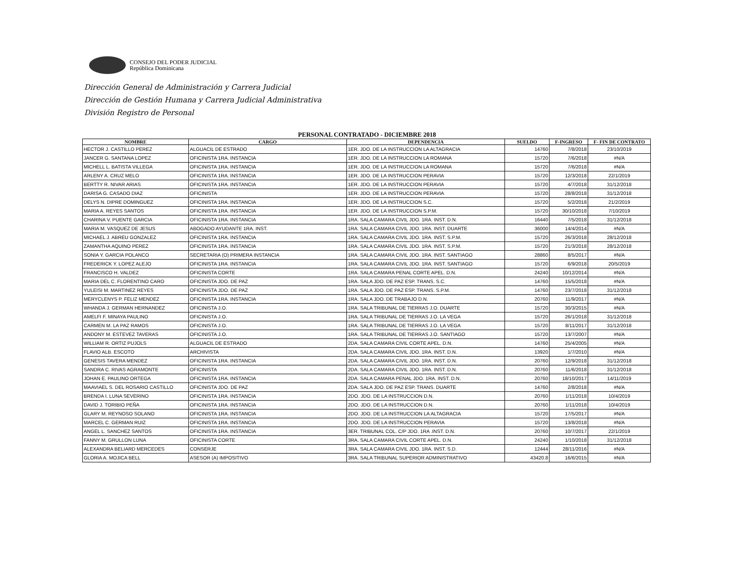CONSEJO DEL PODER JUDICIAL
República Dominicana
Dirección General de Administración y Carrera Judicial
Dirección de Gestión Humana y Carrera Judicial Administrativa
División Registro de Personal
PERSONAL CONTRATADO - DICIEMBRE 2018
| NOMBRE | CARGO | DEPENDENCIA | SUELDO | F-INGRESO | F- FIN DE CONTRATO |
| --- | --- | --- | --- | --- | --- |
| HECTOR J. CASTILLO PEREZ | ALGUACIL DE ESTRADO | 1ER. JDO. DE LA INSTRUCCION LA ALTAGRACIA | 14760 | 7/8/2018 | 23/10/2019 |
| JANCER G. SANTANA LOPEZ | OFICINISTA 1RA. INSTANCIA | 1ER. JDO. DE LA INSTRUCCION LA ROMANA | 15720 | 7/6/2018 | #N/A |
| MICHELL L. BATISTA VILLEGA | OFICINISTA 1RA. INSTANCIA | 1ER. JDO. DE LA INSTRUCCION LA ROMANA | 15720 | 7/6/2018 | #N/A |
| ARLENY A. CRUZ MELO | OFICINISTA 1RA. INSTANCIA | 1ER. JDO. DE LA INSTRUCCION PERAVIA | 15720 | 12/3/2018 | 22/1/2019 |
| BERTTY R. NIVAR ARIAS | OFICINISTA 1RA. INSTANCIA | 1ER. JDO. DE LA INSTRUCCION PERAVIA | 15720 | 4/7/2018 | 31/12/2018 |
| DARISA G. CASADO DIAZ | OFICINISTA | 1ER. JDO. DE LA INSTRUCCION PERAVIA | 15720 | 28/8/2018 | 31/12/2018 |
| DELYS N. DIPRE DOMINGUEZ | OFICINISTA 1RA. INSTANCIA | 1ER. JDO. DE LA INSTRUCCION S.C. | 15720 | 5/2/2018 | 21/2/2019 |
| MARIA A. REYES SANTOS | OFICINISTA 1RA. INSTANCIA | 1ER. JDO. DE LA INSTRUCCION S.P.M. | 15720 | 30/10/2018 | 7/10/2019 |
| CHARINA V. PUENTE GARCIA | OFICINISTA 1RA. INSTANCIA | 1RA. SALA CAMARA CIVIL JDO. 1RA. INST. D.N. | 16440 | 7/5/2018 | 31/12/2018 |
| MARIA M. VASQUEZ DE JESUS | ABOGADO AYUDANTE 1RA. INST. | 1RA. SALA CAMARA CIVIL JDO. 1RA. INST. DUARTE | 36000 | 14/4/2014 | #N/A |
| MICHAEL J. ABREU GONZALEZ | OFICINISTA 1RA. INSTANCIA | 1RA. SALA CAMARA CIVIL JDO. 1RA. INST. S.P.M. | 15720 | 26/3/2018 | 28/12/2018 |
| ZAMANTHA AQUINO PEREZ | OFICINISTA 1RA. INSTANCIA | 1RA. SALA CAMARA CIVIL JDO. 1RA. INST. S.P.M. | 15720 | 21/3/2018 | 28/12/2018 |
| SONIA Y. GARCIA POLANCO | SECRETARIA (O) PRIMERA INSTANCIA | 1RA. SALA CAMARA CIVIL JDO. 1RA. INST. SANTIAGO | 28860 | 8/5/2017 | #N/A |
| FREDERICK Y. LOPEZ ALEJO | OFICINISTA 1RA. INSTANCIA | 1RA. SALA CAMARA CIVIL JDO. 1RA. INST. SANTIAGO | 15720 | 6/9/2018 | 20/5/2019 |
| FRANCISCO H. VALDEZ | OFICINISTA CORTE | 1RA. SALA CAMARA PENAL CORTE APEL. D.N. | 24240 | 10/12/2014 | #N/A |
| MARIA DEL C. FLORENTINO CARO | OFICINISTA JDO. DE PAZ | 1RA. SALA JDO. DE PAZ ESP. TRANS. S.C. | 14760 | 15/5/2018 | #N/A |
| YULEISI M. MARTINEZ REYES | OFICINISTA JDO. DE PAZ | 1RA. SALA JDO. DE PAZ ESP. TRANS. S.P.M. | 14760 | 23/7/2018 | 31/12/2018 |
| MERYCLENYS P. FELIZ MENDEZ | OFICINISTA 1RA. INSTANCIA | 1RA. SALA JDO. DE TRABAJO D.N. | 20760 | 11/9/2017 | #N/A |
| WHANDA J. GERMAN HERNANDEZ | OFICINISTA J.O. | 1RA. SALA TRIBUNAL DE TIERRAS J.O. DUARTE | 15720 | 30/3/2015 | #N/A |
| AMELFI F. MINAYA PAULINO | OFICINISTA J.O. | 1RA. SALA TRIBUNAL DE TIERRAS J.O. LA VEGA | 15720 | 26/1/2018 | 31/12/2018 |
| CARMEN M. LA PAZ RAMOS | OFICINISTA J.O. | 1RA. SALA TRIBUNAL DE TIERRAS J.O. LA VEGA | 15720 | 8/11/2017 | 31/12/2018 |
| ANDONY M. ESTEVEZ TAVERAS | OFICINISTA J.O. | 1RA. SALA TRIBUNAL DE TIERRAS J.O. SANTIAGO | 15720 | 13/7/2007 | #N/A |
| WILLIAM R. ORTIZ PUJOLS | ALGUACIL DE ESTRADO | 2DA. SALA CAMARA CIVIL CORTE APEL. D.N. | 14760 | 25/4/2005 | #N/A |
| FLAVIO ALB. ESCOTO | ARCHIVISTA | 2DA. SALA CAMARA CIVIL JDO. 1RA. INST. D.N. | 13920 | 1/7/2010 | #N/A |
| GENESIS TAVERA MENDEZ | OFICINISTA 1RA. INSTANCIA | 2DA. SALA CAMARA CIVIL JDO. 1RA. INST. D.N. | 20760 | 12/9/2018 | 31/12/2018 |
| SANDRA C. RIVAS AGRAMONTE | OFICINISTA | 2DA. SALA CAMARA CIVIL JDO. 1RA. INST. D.N. | 20760 | 11/6/2018 | 31/12/2018 |
| JOHAN E. PAULINO ORTEGA | OFICINISTA 1RA. INSTANCIA | 2DA. SALA CAMARA PENAL JDO. 1RA. INST. D.N. | 20760 | 18/10/2017 | 14/11/2019 |
| MAAVIAEL S. DEL ROSARIO CASTILLO | OFICINISTA JDO. DE PAZ | 2DA. SALA JDO. DE PAZ ESP. TRANS. DUARTE | 14760 | 2/8/2018 | #N/A |
| BRENDA I. LUNA SEVERINO | OFICINISTA 1RA. INSTANCIA | 2DO. JDO. DE LA INSTRUCCION D.N. | 20760 | 1/11/2018 | 10/4/2019 |
| DAVID J. TORIBIO PEÑA | OFICINISTA 1RA. INSTANCIA | 2DO. JDO. DE LA INSTRUCCION D.N. | 20760 | 1/11/2018 | 10/4/2019 |
| GLARY M. REYNOSO SOLANO | OFICINISTA 1RA. INSTANCIA | 2DO. JDO. DE LA INSTRUCCION LA ALTAGRACIA | 15720 | 17/5/2017 | #N/A |
| MARCEL C. GERMAN RUIZ | OFICINISTA 1RA. INSTANCIA | 2DO. JDO. DE LA INSTRUCCION PERAVIA | 15720 | 13/8/2018 | #N/A |
| ANGEL L. SANCHEZ SANTOS | OFICINISTA 1RA. INSTANCIA | 3ER. TRIBUNAL COL. C/P JDO. 1RA .INST. D.N. | 20760 | 10/7/2017 | 22/1/2019 |
| FANNY M. GRULLON LUNA | OFICINISTA CORTE | 3RA. SALA CAMARA CIVIL CORTE APEL. D.N. | 24240 | 1/10/2018 | 31/12/2018 |
| ALEXANDRA BELIARD MERCEDES | CONSERJE | 3RA. SALA CAMARA CIVIL JDO. 1RA. INST. S.D. | 12444 | 28/11/2016 | #N/A |
| GLORIA A. MOJICA BELL | ASESOR (A) IMPOSITIVO | 3RA. SALA TRIBUNAL SUPERIOR ADMINISTRATIVO | 43420.8 | 16/6/2015 | #N/A |